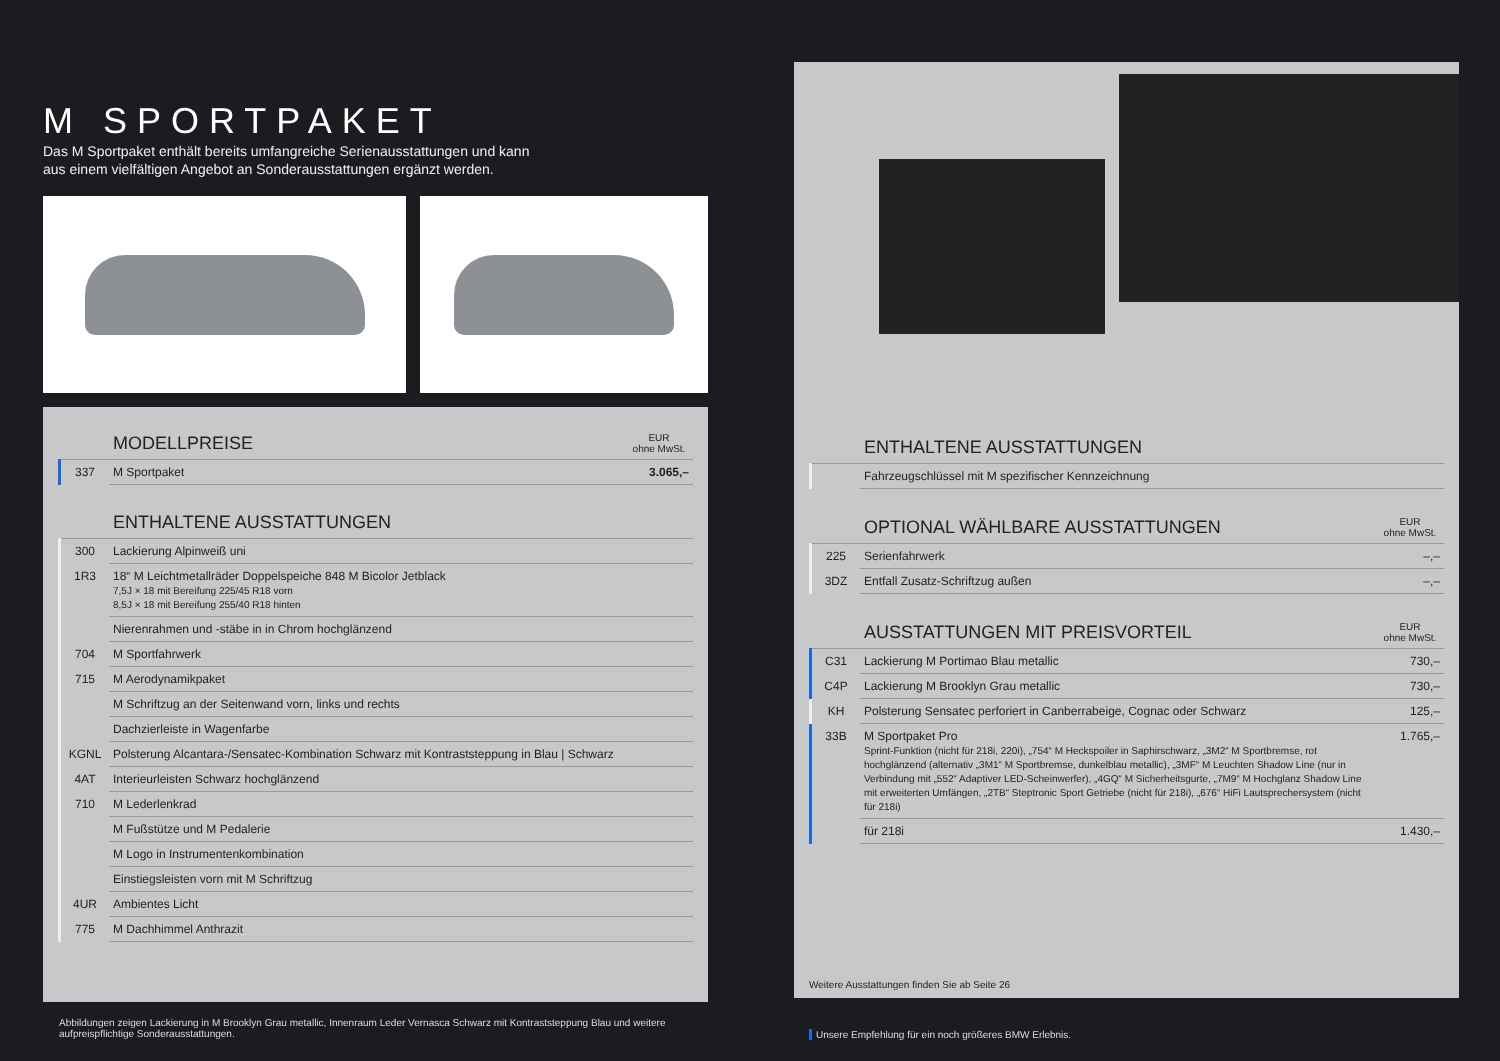M SPORTPAKET
Das M Sportpaket enthält bereits umfangreiche Serienausstattungen und kann
aus einem vielfältigen Angebot an Sonderausstattungen ergänzt werden.
| | MODELLPREISE | EUR ohne MwSt. |
| --- | --- | --- |
| 337 | M Sportpaket | 3.065,– |
| | ENTHALTENE AUSSTATTUNGEN |
| --- | --- |
| 300 | Lackierung Alpinweiß uni |
| 1R3 | 18“ M Leichtmetallräder Doppelspeiche 848 M Bicolor Jetblack 7,5J × 18 mit Bereifung 225/45 R18 vorn 8,5J × 18 mit Bereifung 255/40 R18 hinten |
| | Nierenrahmen und -stäbe in in Chrom hochglänzend |
| 704 | M Sportfahrwerk |
| 715 | M Aerodynamikpaket |
| | M Schriftzug an der Seitenwand vorn, links und rechts |
| | Dachzierleiste in Wagenfarbe |
| KGNL | Polsterung Alcantara-/Sensatec-Kombination Schwarz mit Kontraststeppung in Blau / Schwarz |
| 4AT | Interieurleisten Schwarz hochglänzend |
| 710 | M Lederlenkrad |
| | M Fußstütze und M Pedalerie |
| | M Logo in Instrumentenkombination |
| | Einstiegsleisten vorn mit M Schriftzug |
| 4UR | Ambientes Licht |
| 775 | M Dachhimmel Anthrazit |
Abbildungen zeigen Lackierung in M Brooklyn Grau metallic, Innenraum Leder Vernasca Schwarz mit Kontraststeppung Blau und weitere aufpreispflichtige Sonderausstattungen.
| | ENTHALTENE AUSSTATTUNGEN |
| --- | --- |
| | Fahrzeugschlüssel mit M spezifischer Kennzeichnung |
| | OPTIONAL WÄHLBARE AUSSTATTUNGEN | EUR ohne MwSt. |
| --- | --- | --- |
| 225 | Serienfahrwerk | –,– |
| 3DZ | Entfall Zusatz-Schriftzug außen | –,– |
| | AUSSTATTUNGEN MIT PREISVORTEIL | EUR ohne MwSt. |
| --- | --- | --- |
| C31 | Lackierung M Portimao Blau metallic | 730,– |
| C4P | Lackierung M Brooklyn Grau metallic | 730,– |
| KH | Polsterung Sensatec perforiert in Canberrabeige, Cognac oder Schwarz | 125,– |
| 33B | M Sportpaket Pro Sprint-Funktion (nicht für 218i, 220i), „754“ M Heckspoiler in Saphirschwarz, „3M2“ M Sportbremse, rot hochglänzend (alternativ „3M1“ M Sportbremse, dunkelblau metallic), „3MF“ M Leuchten Shadow Line (nur in Verbindung mit „552“ Adaptiver LED-Scheinwerfer), „4GQ“ M Sicherheitsgurte, „7M9“ M Hochglanz Shadow Line mit erweiterten Umfängen, „2TB“ Steptronic Sport Getriebe (nicht für 218i), „676“ HiFi Lautsprechersystem (nicht für 218i) | 1.765,– |
| | für 218i | 1.430,– |
Weitere Ausstattungen finden Sie ab Seite 26
Unsere Empfehlung für ein noch größeres BMW Erlebnis.